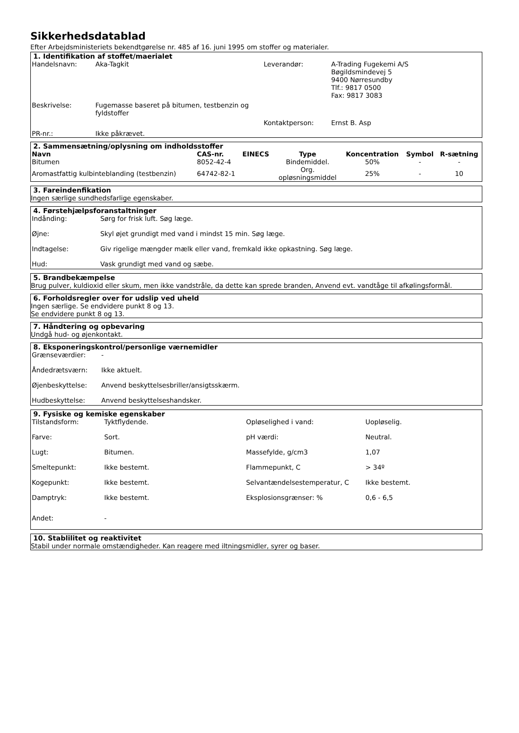Sikkerhedsdatablad
Efter Arbejdsministeriets bekendtgørelse nr. 485 af 16. juni 1995 om stoffer og materialer.
1. Identifikation af stoffet/maerialet
| Handelsnavn: | Aka-Tagkit | Leverandør: | A-Trading Fugekemi A/S Bøgildsmindevej 5 9400 Nørresundby Tlf.: 9817 0500 Fax: 9817 3083 |
| Beskrivelse: | Fugemasse baseret på bitumen, testbenzin og fyldstoffer | | |
| | | Kontaktperson: | Ernst B. Asp |
| PR-nr.: | Ikke påkrævet. | | |
2. Sammensætning/oplysning om indholdsstoffer
| Navn | CAS-nr. | EINECS | Type | Koncentration | Symbol | R-sætning |
| --- | --- | --- | --- | --- | --- | --- |
| Bitumen | 8052-42-4 | | Bindemiddel. | 50% | - | - |
| Aromastfattig kulbinteblanding (testbenzin) | 64742-82-1 | | Org. opløsningsmiddel | 25% | - | 10 |
3. Fareindenfikation
Ingen særlige sundhedsfarlige egenskaber.
4. Førstehjælpsforanstaltninger
| Indånding: | Sørg for frisk luft. Søg læge. |
| Øjne: | Skyl øjet grundigt med vand i mindst 15 min. Søg læge. |
| Indtagelse: | Giv rigelige mængder mælk eller vand, fremkald ikke opkastning. Søg læge. |
| Hud: | Vask grundigt med vand og sæbe. |
5. Brandbekæmpelse
Brug pulver, kuldioxid eller skum, men ikke vandstråle, da dette kan sprede branden, Anvend evt. vandtåge til afkølingsformål.
6. Forholdsregler over for udslip ved uheld
Ingen særlige. Se endvidere punkt 8 og 13.
Se endvidere punkt 8 og 13.
7. Håndtering og opbevaring
Undgå hud- og øjenkontakt.
8. Eksponeringskontrol/personlige værnemidler
| Grænseværdier: | - |
| Åndedrætsværn: | Ikke aktuelt. |
| Øjenbeskyttelse: | Anvend beskyttelsesbriller/ansigtsskærm. |
| Hudbeskyttelse: | Anvend beskyttelseshandsker. |
9. Fysiske og kemiske egenskaber
| Tilstandsform: | Tyktflydende. | Opløselighed i vand: | Uopløselig. |
| Farve: | Sort. | pH værdi: | Neutral. |
| Lugt: | Bitumen. | Massefylde, g/cm3 | 1,07 |
| Smeltepunkt: | Ikke bestemt. | Flammepunkt, C | > 34º |
| Kogepunkt: | Ikke bestemt. | Selvantændelsestemperatur, C | Ikke bestemt. |
| Damptryk: | Ikke bestemt. | Eksplosionsgrænser: % | 0,6 - 6,5 |
| Andet: | - | | |
10. Stablilitet og reaktivitet
Stabil under normale omstændigheder. Kan reagere med iltningsmidler, syrer og baser.